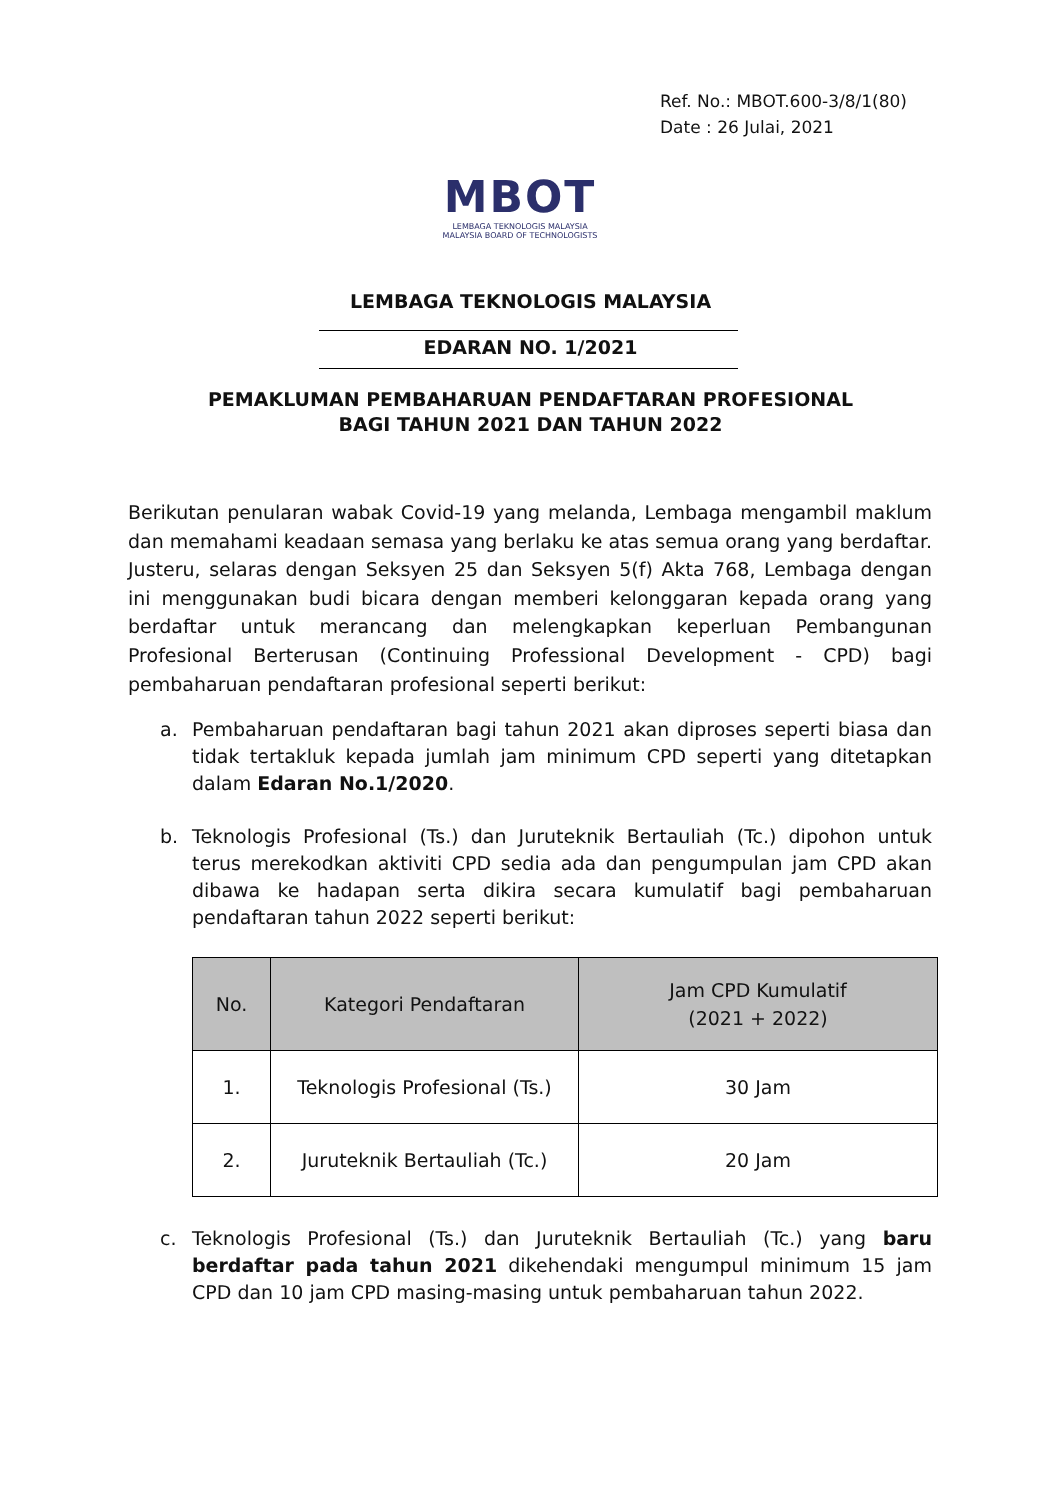Ref. No.: MBOT.600-3/8/1(80)
Date : 26 Julai, 2021
MBOT
LEMBAGA TEKNOLOGIS MALAYSIA
MALAYSIA BOARD OF TECHNOLOGISTS
LEMBAGA TEKNOLOGIS MALAYSIA
EDARAN NO. 1/2021
PEMAKLUMAN PEMBAHARUAN PENDAFTARAN PROFESIONAL
BAGI TAHUN 2021 DAN TAHUN 2022
Berikutan penularan wabak Covid-19 yang melanda, Lembaga mengambil maklum dan memahami keadaan semasa yang berlaku ke atas semua orang yang berdaftar. Justeru, selaras dengan Seksyen 25 dan Seksyen 5(f) Akta 768, Lembaga dengan ini menggunakan budi bicara dengan memberi kelonggaran kepada orang yang berdaftar untuk merancang dan melengkapkan keperluan Pembangunan Profesional Berterusan (Continuing Professional Development - CPD) bagi pembaharuan pendaftaran profesional seperti berikut:
a. Pembaharuan pendaftaran bagi tahun 2021 akan diproses seperti biasa dan tidak tertakluk kepada jumlah jam minimum CPD seperti yang ditetapkan dalam Edaran No.1/2020.
b. Teknologis Profesional (Ts.) dan Juruteknik Bertauliah (Tc.) dipohon untuk terus merekodkan aktiviti CPD sedia ada dan pengumpulan jam CPD akan dibawa ke hadapan serta dikira secara kumulatif bagi pembaharuan pendaftaran tahun 2022 seperti berikut:
| No. | Kategori Pendaftaran | Jam CPD Kumulatif (2021 + 2022) |
| --- | --- | --- |
| 1. | Teknologis Profesional (Ts.) | 30 Jam |
| 2. | Juruteknik Bertauliah (Tc.) | 20 Jam |
c. Teknologis Profesional (Ts.) dan Juruteknik Bertauliah (Tc.) yang baru berdaftar pada tahun 2021 dikehendaki mengumpul minimum 15 jam CPD dan 10 jam CPD masing-masing untuk pembaharuan tahun 2022.